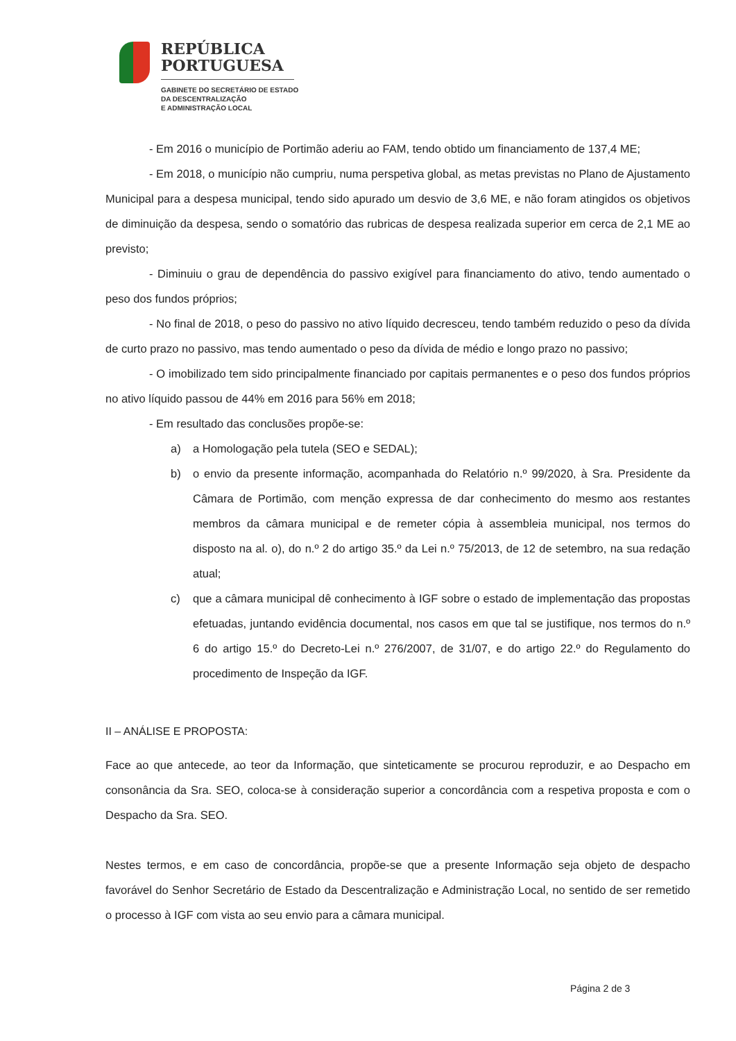REPÚBLICA
PORTUGUESA
GABINETE DO SECRETÁRIO DE ESTADO
DA DESCENTRALIZAÇÃO
E ADMINISTRAÇÃO LOCAL
- Em 2016 o município de Portimão aderiu ao FAM, tendo obtido um financiamento de 137,4 ME;
- Em 2018, o município não cumpriu, numa perspetiva global, as metas previstas no Plano de Ajustamento Municipal para a despesa municipal, tendo sido apurado um desvio de 3,6 ME, e não foram atingidos os objetivos de diminuição da despesa, sendo o somatório das rubricas de despesa realizada superior em cerca de 2,1 ME ao previsto;
- Diminuiu o grau de dependência do passivo exigível para financiamento do ativo, tendo aumentado o peso dos fundos próprios;
- No final de 2018, o peso do passivo no ativo líquido decresceu, tendo também reduzido o peso da dívida de curto prazo no passivo, mas tendo aumentado o peso da dívida de médio e longo prazo no passivo;
- O imobilizado tem sido principalmente financiado por capitais permanentes e o peso dos fundos próprios no ativo líquido passou de 44% em 2016 para 56% em 2018;
- Em resultado das conclusões propõe-se:
a) a Homologação pela tutela (SEO e SEDAL);
b) o envio da presente informação, acompanhada do Relatório n.º 99/2020, à Sra. Presidente da Câmara de Portimão, com menção expressa de dar conhecimento do mesmo aos restantes membros da câmara municipal e de remeter cópia à assembleia municipal, nos termos do disposto na al. o), do n.º 2 do artigo 35.º da Lei n.º 75/2013, de 12 de setembro, na sua redação atual;
c) que a câmara municipal dê conhecimento à IGF sobre o estado de implementação das propostas efetuadas, juntando evidência documental, nos casos em que tal se justifique, nos termos do n.º 6 do artigo 15.º do Decreto-Lei n.º 276/2007, de 31/07, e do artigo 22.º do Regulamento do procedimento de Inspeção da IGF.
II – ANÁLISE E PROPOSTA:
Face ao que antecede, ao teor da Informação, que sinteticamente se procurou reproduzir, e ao Despacho em consonância da Sra. SEO, coloca-se à consideração superior a concordância com a respetiva proposta e com o Despacho da Sra. SEO.
Nestes termos, e em caso de concordância, propõe-se que a presente Informação seja objeto de despacho favorável do Senhor Secretário de Estado da Descentralização e Administração Local, no sentido de ser remetido o processo à IGF com vista ao seu envio para a câmara municipal.
Página 2 de 3